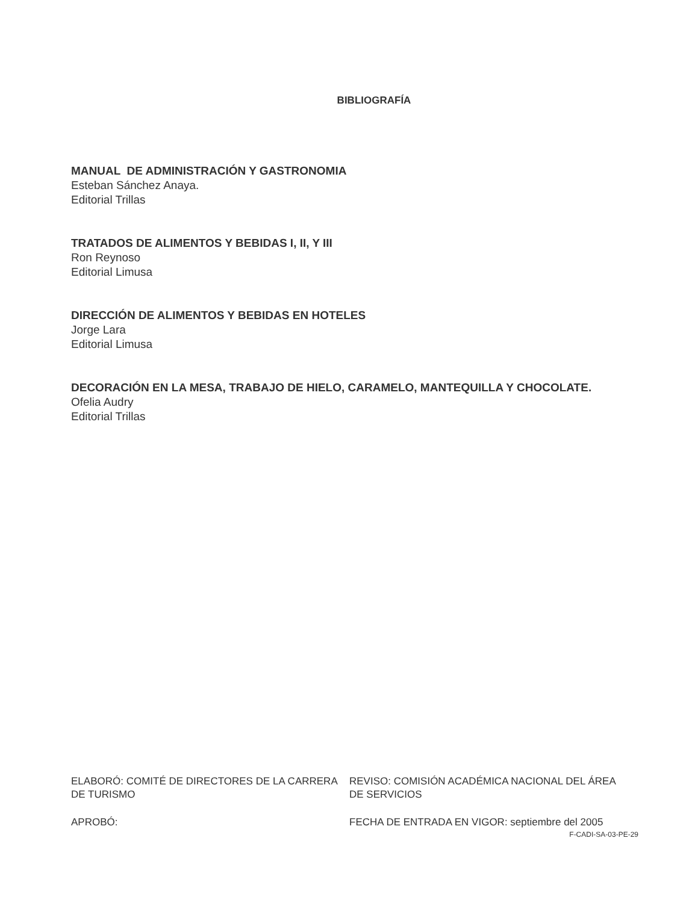BIBLIOGRAFÍA
MANUAL DE ADMINISTRACIÓN Y GASTRONOMIA
Esteban Sánchez Anaya.
Editorial Trillas
TRATADOS DE ALIMENTOS Y BEBIDAS I, II, Y III
Ron Reynoso
Editorial Limusa
DIRECCIÓN DE ALIMENTOS Y BEBIDAS EN HOTELES
Jorge Lara
Editorial Limusa
DECORACIÓN EN LA MESA, TRABAJO DE HIELO, CARAMELO, MANTEQUILLA Y CHOCOLATE.
Ofelia Audry
Editorial Trillas
ELABORÓ: COMITÉ DE DIRECTORES DE LA CARRERA DE TURISMO
REVISO: COMISIÓN ACADÉMICA NACIONAL DEL ÁREA DE SERVICIOS
APROBÓ: FECHA DE ENTRADA EN VIGOR: septiembre del 2005
F-CADI-SA-03-PE-29